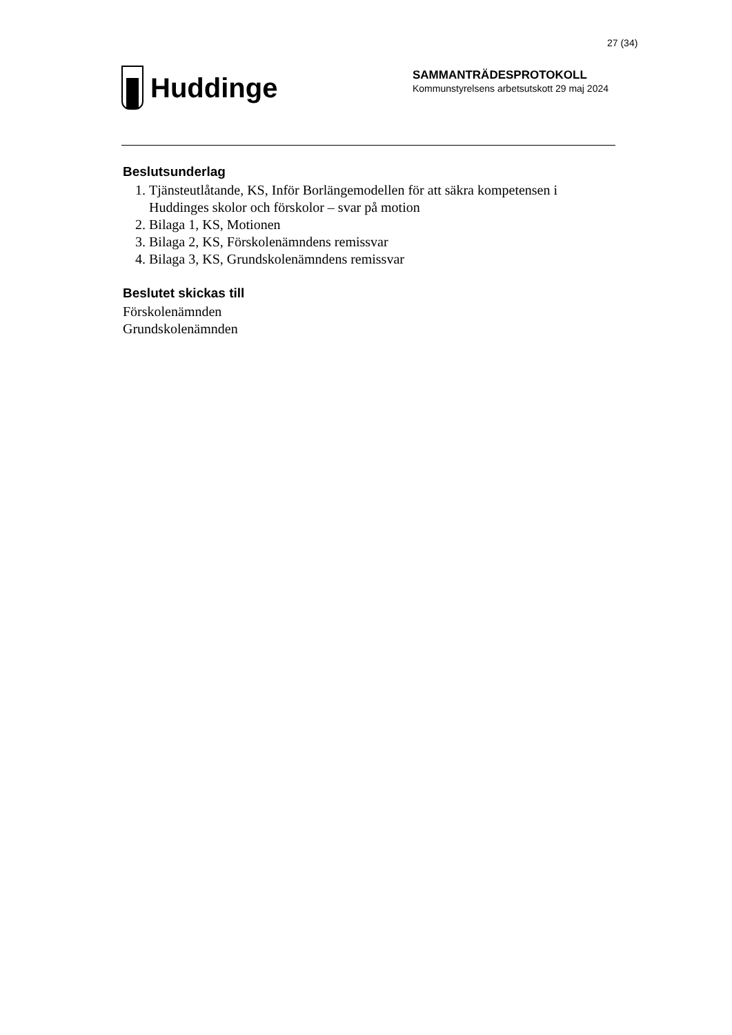27 (34)
Huddinge
SAMMANTRÄDESPROTOKOLL
Kommunstyrelsens arbetsutskott 29 maj 2024
Beslutsunderlag
1. Tjänsteutlåtande, KS, Inför Borlängemodellen för att säkra kompetensen i Huddinges skolor och förskolor – svar på motion
2. Bilaga 1, KS, Motionen
3. Bilaga 2, KS, Förskolenämndens remissvar
4. Bilaga 3, KS, Grundskolenämndens remissvar
Beslutet skickas till
Förskolenämnden
Grundskolenämnden